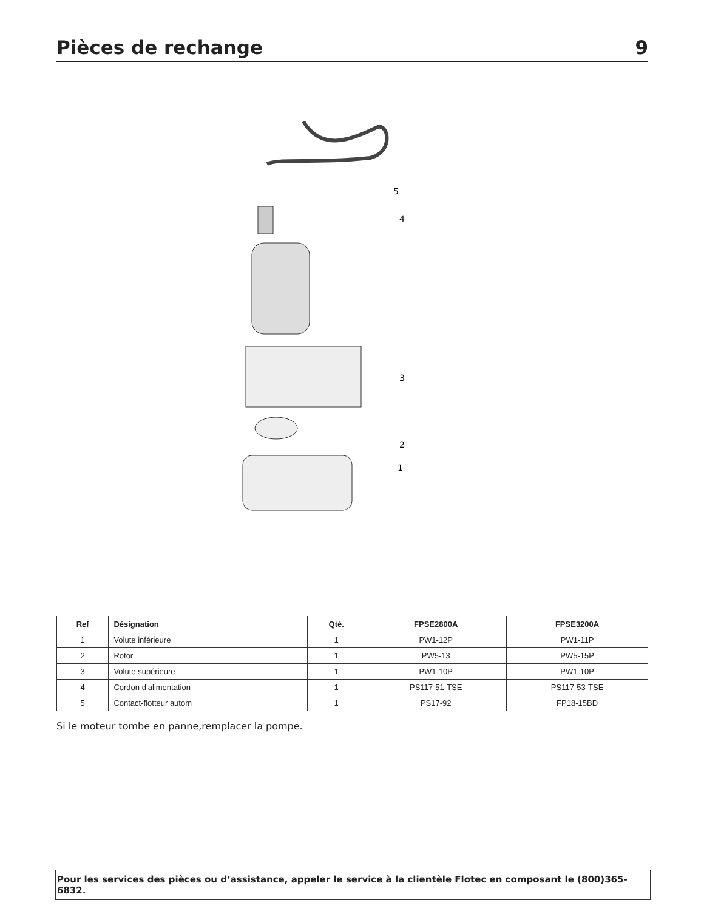Pièces de rechange 9
5
4
3
2
1
| Ref | Désignation | Qté. | FPSE2800A | FPSE3200A |
| --- | --- | --- | --- | --- |
| 1 | Volute inférieure | 1 | PW1-12P | PW1-11P |
| 2 | Rotor | 1 | PW5-13 | PW5-15P |
| 3 | Volute supérieure | 1 | PW1-10P | PW1-10P |
| 4 | Cordon d’alimentation | 1 | PS117-51-TSE | PS117-53-TSE |
| 5 | Contact-flotteur autom | 1 | PS17-92 | FP18-15BD |
Si le moteur tombe en panne,remplacer la pompe.
Pour les services des pièces ou d’assistance, appeler le service à la clientèle Flotec en composant le (800)365-6832.